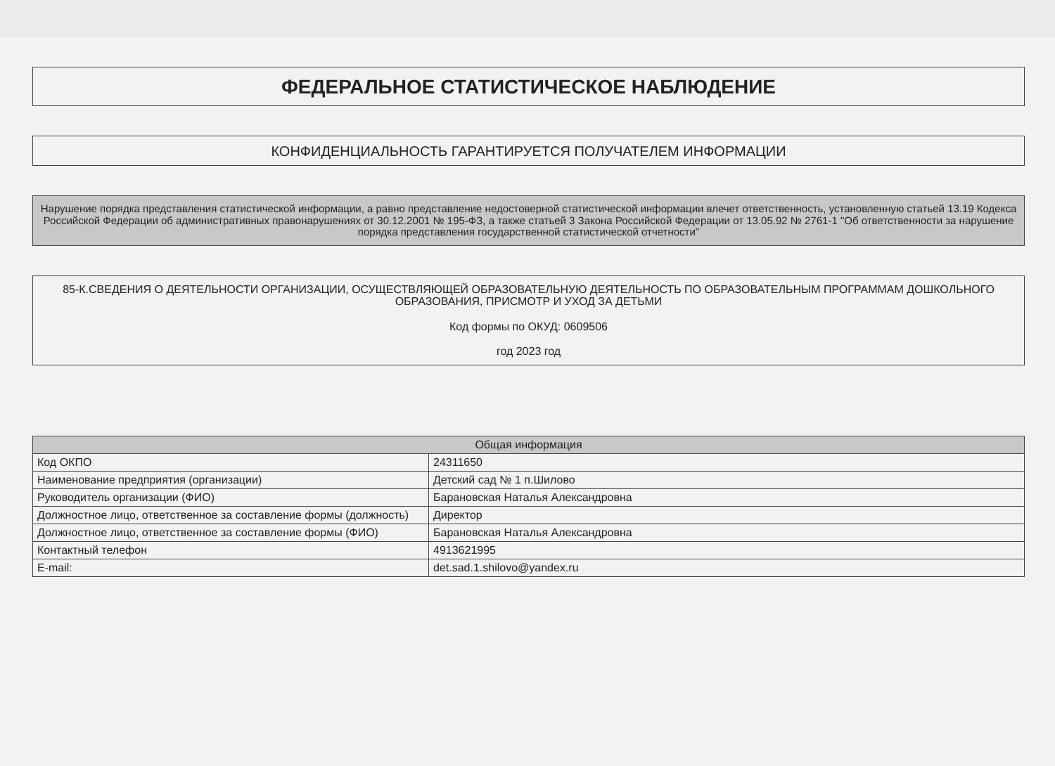ФЕДЕРАЛЬНОЕ СТАТИСТИЧЕСКОЕ НАБЛЮДЕНИЕ
КОНФИДЕНЦИАЛЬНОСТЬ ГАРАНТИРУЕТСЯ ПОЛУЧАТЕЛЕМ ИНФОРМАЦИИ
Нарушение порядка представления статистической информации, а равно представление недостоверной статистической информации влечет ответственность, установленную статьей 13.19 Кодекса Российской Федерации об административных правонарушениях от 30.12.2001 № 195-ФЗ, а также статьей 3 Закона Российской Федерации от 13.05.92 № 2761-1 "Об ответственности за нарушение порядка представления государственной статистической отчетности"
85-К.СВЕДЕНИЯ О ДЕЯТЕЛЬНОСТИ ОРГАНИЗАЦИИ, ОСУЩЕСТВЛЯЮЩЕЙ ОБРАЗОВАТЕЛЬНУЮ ДЕЯТЕЛЬНОСТЬ ПО ОБРАЗОВАТЕЛЬНЫМ ПРОГРАММАМ ДОШКОЛЬНОГО ОБРАЗОВАНИЯ, ПРИСМОТР И УХОД ЗА ДЕТЬМИ
Код формы по ОКУД: 0609506
год 2023 год
| Общая информация | |
| --- | --- |
| Код ОКПО | 24311650 |
| Наименование предприятия (организации) | Детский сад № 1 п.Шилово |
| Руководитель организации (ФИО) | Барановская Наталья Александровна |
| Должностное лицо, ответственное за составление формы (должность) | Директор |
| Должностное лицо, ответственное за составление формы (ФИО) | Барановская Наталья Александровна |
| Контактный телефон | 4913621995 |
| E-mail: | det.sad.1.shilovo@yandex.ru |